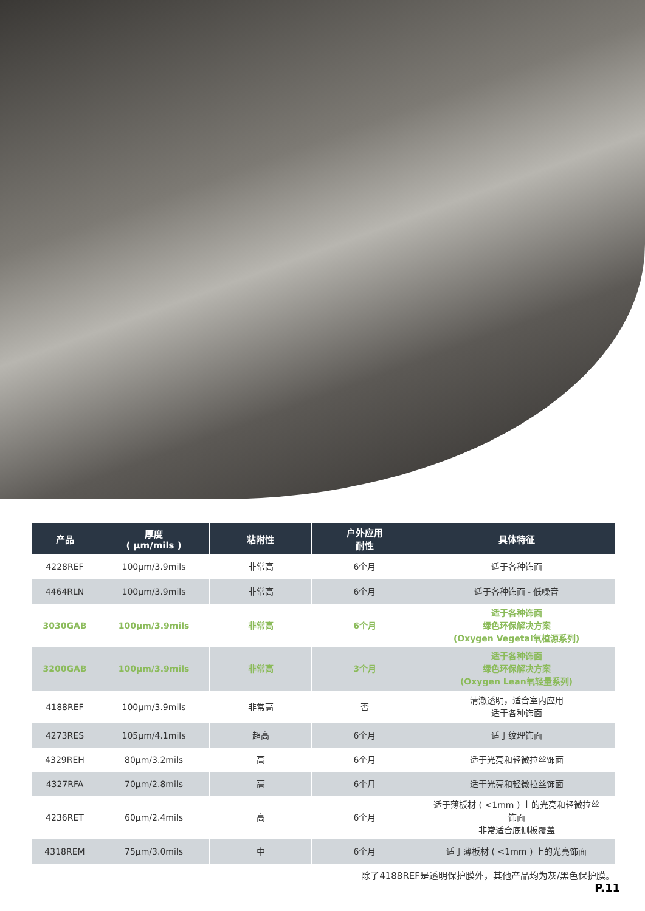| 产品 | 厚度 ( μm/mils ) | 粘附性 | 户外应用 耐性 | 具体特征 |
| --- | --- | --- | --- | --- |
| 4228REF | 100μm/3.9mils | 非常高 | 6个月 | 适于各种饰面 |
| 4464RLN | 100μm/3.9mils | 非常高 | 6个月 | 适于各种饰面 - 低噪音 |
| 3030GAB | 100μm/3.9mils | 非常高 | 6个月 | 适于各种饰面 绿色环保解决方案 (Oxygen Vegetal氧植源系列) |
| 3200GAB | 100μm/3.9mils | 非常高 | 3个月 | 适于各种饰面 绿色环保解决方案 (Oxygen Lean氧轻量系列) |
| 4188REF | 100μm/3.9mils | 非常高 | 否 | 清澈透明，适合室内应用 适于各种饰面 |
| 4273RES | 105μm/4.1mils | 超高 | 6个月 | 适于纹理饰面 |
| 4329REH | 80μm/3.2mils | 高 | 6个月 | 适于光亮和轻微拉丝饰面 |
| 4327RFA | 70μm/2.8mils | 高 | 6个月 | 适于光亮和轻微拉丝饰面 |
| 4236RET | 60μm/2.4mils | 高 | 6个月 | 适于薄板材 ( <1mm ) 上的光亮和轻微拉丝 饰面 非常适合底侧板覆盖 |
| 4318REM | 75μm/3.0mils | 中 | 6个月 | 适于薄板材 ( <1mm ) 上的光亮饰面 |
除了4188REF是透明保护膜外，其他产品均为灰/黑色保护膜。
P.11